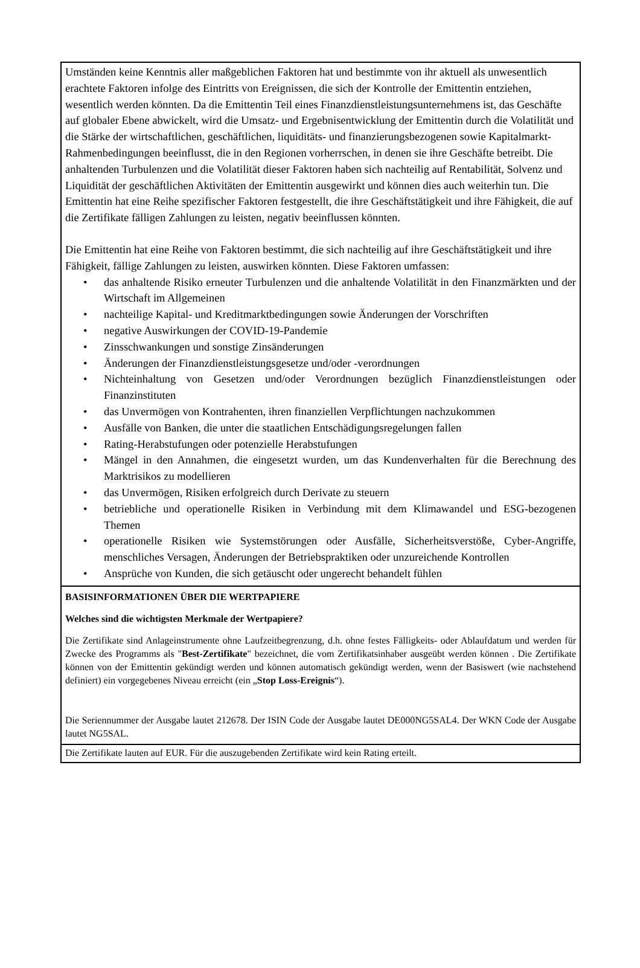Umständen keine Kenntnis aller maßgeblichen Faktoren hat und bestimmte von ihr aktuell als unwesentlich erachtete Faktoren infolge des Eintritts von Ereignissen, die sich der Kontrolle der Emittentin entziehen, wesentlich werden könnten. Da die Emittentin Teil eines Finanzdienstleistungsunternehmens ist, das Geschäfte auf globaler Ebene abwickelt, wird die Umsatz- und Ergebnisentwicklung der Emittentin durch die Volatilität und die Stärke der wirtschaftlichen, geschäftlichen, liquiditäts- und finanzierungsbezogenen sowie Kapitalmarkt-Rahmenbedingungen beeinflusst, die in den Regionen vorherrschen, in denen sie ihre Geschäfte betreibt. Die anhaltenden Turbulenzen und die Volatilität dieser Faktoren haben sich nachteilig auf Rentabilität, Solvenz und Liquidität der geschäftlichen Aktivitäten der Emittentin ausgewirkt und können dies auch weiterhin tun. Die Emittentin hat eine Reihe spezifischer Faktoren festgestellt, die ihre Geschäftstätigkeit und ihre Fähigkeit, die auf die Zertifikate fälligen Zahlungen zu leisten, negativ beeinflussen könnten.
Die Emittentin hat eine Reihe von Faktoren bestimmt, die sich nachteilig auf ihre Geschäftstätigkeit und ihre Fähigkeit, fällige Zahlungen zu leisten, auswirken könnten. Diese Faktoren umfassen:
• das anhaltende Risiko erneuter Turbulenzen und die anhaltende Volatilität in den Finanzmärkten und der Wirtschaft im Allgemeinen
• nachteilige Kapital- und Kreditmarktbedingungen sowie Änderungen der Vorschriften
• negative Auswirkungen der COVID-19-Pandemie
• Zinsschwankungen und sonstige Zinsänderungen
• Änderungen der Finanzdienstleistungsgesetze und/oder -verordnungen
• Nichteinhaltung von Gesetzen und/oder Verordnungen bezüglich Finanzdienstleistungen oder Finanzinstituten
• das Unvermögen von Kontrahenten, ihren finanziellen Verpflichtungen nachzukommen
• Ausfälle von Banken, die unter die staatlichen Entschädigungsregelungen fallen
• Rating-Herabstufungen oder potenzielle Herabstufungen
• Mängel in den Annahmen, die eingesetzt wurden, um das Kundenverhalten für die Berechnung des Marktrisikos zu modellieren
• das Unvermögen, Risiken erfolgreich durch Derivate zu steuern
• betriebliche und operationelle Risiken in Verbindung mit dem Klimawandel und ESG-bezogenen Themen
• operationelle Risiken wie Systemstörungen oder Ausfälle, Sicherheitsverstöße, Cyber-Angriffe, menschliches Versagen, Änderungen der Betriebspraktiken oder unzureichende Kontrollen
• Ansprüche von Kunden, die sich getäuscht oder ungerecht behandelt fühlen
BASISINFORMATIONEN ÜBER DIE WERTPAPIERE
Welches sind die wichtigsten Merkmale der Wertpapiere?
Die Zertifikate sind Anlageinstrumente ohne Laufzeitbegrenzung, d.h. ohne festes Fälligkeits- oder Ablaufdatum und werden für Zwecke des Programms als "Best-Zertifikate" bezeichnet, die vom Zertifikatsinhaber ausgeübt werden können . Die Zertifikate können von der Emittentin gekündigt werden und können automatisch gekündigt werden, wenn der Basiswert (wie nachstehend definiert) ein vorgegebenes Niveau erreicht (ein „Stop Loss-Ereignis“).
Die Seriennummer der Ausgabe lautet 212678. Der ISIN Code der Ausgabe lautet DE000NG5SAL4. Der WKN Code der Ausgabe lautet NG5SAL.
Die Zertifikate lauten auf EUR. Für die auszugebenden Zertifikate wird kein Rating erteilt.